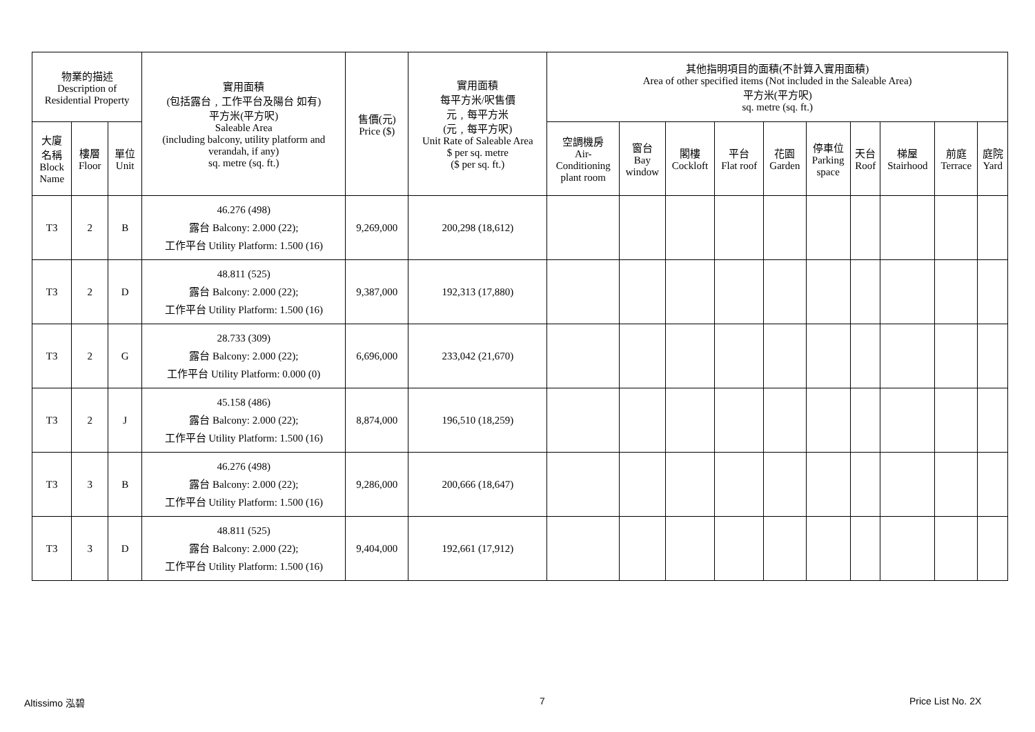| 物業的描述 Description of Residential Property | | | 實用面積 (包括露台﹐工作平台及陽台 如有) 平方米(平方呎) Saleable Area (including balcony, utility platform and verandah, if any) sq. metre (sq. ft.) | 售價(元) Price ($) | 實用面積 每平方米/呎售價 元﹐每平方米 (元﹐每平方呎) Unit Rate of Saleable Area $ per sq. metre ($ per sq. ft.) | 其他指明項目的面積(不計算入實用面積) Area of other specified items (Not included in the Saleable Area) 平方米(平方呎) sq. metre (sq. ft.) | | | | | | | | | |
| --- | --- | --- | --- | --- | --- | --- | --- | --- | --- | --- | --- | --- | --- | --- | --- |
| 大廈 名稱 Block Name | 樓層 Floor | 單位 Unit | | | | 空調機房 Air- Conditioning plant room | 窗台 Bay window | 閣樓 Cockloft | 平台 Flat roof | 花園 Garden | 停車位 Parking space | 天台 Roof | 梯屋 Stairhood | 前庭 Terrace | 庭院 Yard |
| T3 | 2 | B | 46.276 (498) 露台 Balcony: 2.000 (22); 工作平台 Utility Platform: 1.500 (16) | 9,269,000 | 200,298 (18,612) | | | | | | | | | | |
| T3 | 2 | D | 48.811 (525) 露台 Balcony: 2.000 (22); 工作平台 Utility Platform: 1.500 (16) | 9,387,000 | 192,313 (17,880) | | | | | | | | | | |
| T3 | 2 | G | 28.733 (309) 露台 Balcony: 2.000 (22); 工作平台 Utility Platform: 0.000 (0) | 6,696,000 | 233,042 (21,670) | | | | | | | | | | |
| T3 | 2 | J | 45.158 (486) 露台 Balcony: 2.000 (22); 工作平台 Utility Platform: 1.500 (16) | 8,874,000 | 196,510 (18,259) | | | | | | | | | | |
| T3 | 3 | B | 46.276 (498) 露台 Balcony: 2.000 (22); 工作平台 Utility Platform: 1.500 (16) | 9,286,000 | 200,666 (18,647) | | | | | | | | | | |
| T3 | 3 | D | 48.811 (525) 露台 Balcony: 2.000 (22); 工作平台 Utility Platform: 1.500 (16) | 9,404,000 | 192,661 (17,912) | | | | | | | | | | |
Altissimo 泓碧 7 Price List No. 2X